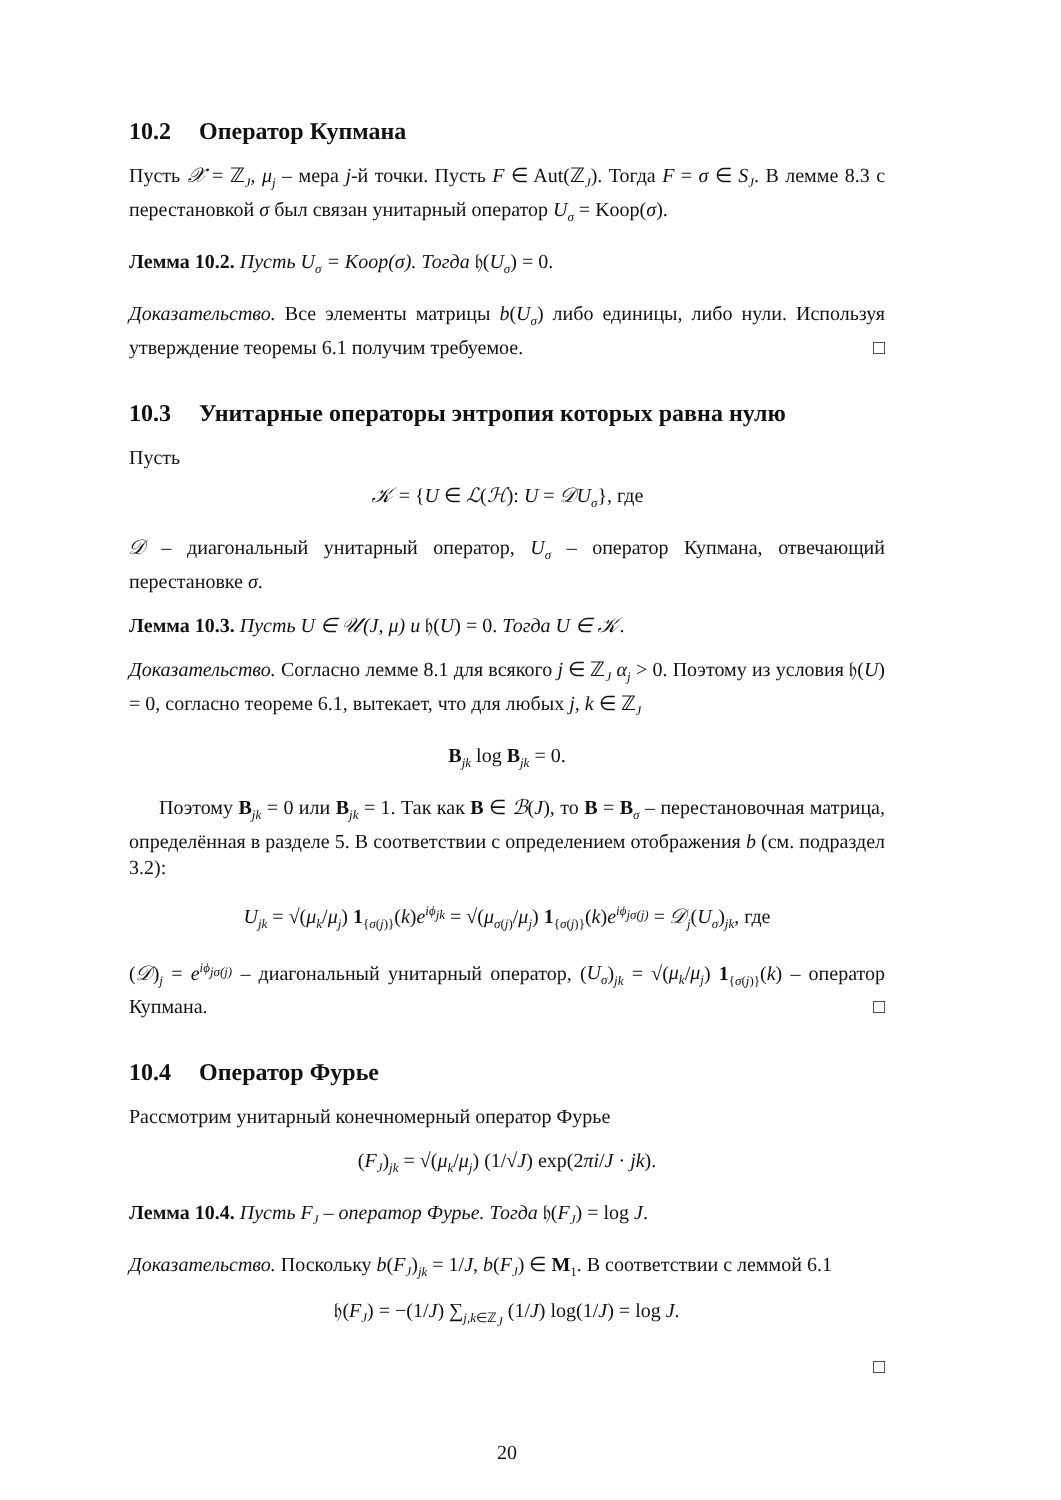10.2 Оператор Купмана
Пусть 𝒳 = ℤ<sub>J</sub>, μ<sub>j</sub> – мера j-й точки. Пусть F ∈ Aut(ℤ<sub>J</sub>). Тогда F = σ ∈ S<sub>J</sub>. В лемме 8.3 с перестановкой σ был связан унитарный оператор U<sub>σ</sub> = Koop(σ).
Лемма 10.2. Пусть U<sub>σ</sub> = Koop(σ). Тогда 𝔥(U<sub>σ</sub>) = 0.
Доказательство. Все элементы матрицы b(U<sub>σ</sub>) либо единицы, либо нули. Используя утверждение теоремы 6.1 получим требуемое. □
10.3 Унитарные операторы энтропия которых равна нулю
Пусть
𝒦 = {U ∈ ℒ(ℋ): U = 𝒟U<sub>σ</sub>}, где
𝒟 – диагональный унитарный оператор, U<sub>σ</sub> – оператор Купмана, отвечающий перестановке σ.
Лемма 10.3. Пусть U ∈ 𝒰(J, μ) и 𝔥(U) = 0. Тогда U ∈ 𝒦.
Доказательство. Согласно лемме 8.1 для всякого j ∈ ℤ<sub>J</sub> α<sub>j</sub> > 0. Поэтому из условия 𝔥(U) = 0, согласно теореме 6.1, вытекает, что для любых j, k ∈ ℤ<sub>J</sub>
B<sub>jk</sub> log B<sub>jk</sub> = 0.
Поэтому B<sub>jk</sub> = 0 или B<sub>jk</sub> = 1. Так как B ∈ ℬ(J), то B = B<sub>σ</sub> – перестановочная матрица, определённая в разделе 5. В соответствии с определением отображения b (см. подраздел 3.2):
U<sub>jk</sub> = √(μ<sub>k</sub>/μ<sub>j</sub>) 1<sub>{σ(j)}</sub>(k)e<sup>iϕ<sub>jk</sub></sup> = √(μ<sub>σ(j)</sub>/μ<sub>j</sub>) 1<sub>{σ(j)}</sub>(k)e<sup>iϕ<sub>jσ(j)</sub></sup> = 𝒟<sub>j</sub>(U<sub>σ</sub>)<sub>jk</sub>, где
(𝒟)<sub>j</sub> = e<sup>iϕ<sub>jσ(j)</sub></sup> – диагональный унитарный оператор, (U<sub>σ</sub>)<sub>jk</sub> = √(μ<sub>k</sub>/μ<sub>j</sub>) 1<sub>{σ(j)}</sub>(k) – оператор Купмана. □
10.4 Оператор Фурье
Рассмотрим унитарный конечномерный оператор Фурье
(F<sub>J</sub>)<sub>jk</sub> = √(μ<sub>k</sub>/μ<sub>j</sub>) (1/√J) exp(2πi/J · jk).
Лемма 10.4. Пусть F<sub>J</sub> – оператор Фурье. Тогда 𝔥(F<sub>J</sub>) = log J.
Доказательство. Поскольку b(F<sub>J</sub>)<sub>jk</sub> = 1/J, b(F<sub>J</sub>) ∈ M<sub>1</sub>. В соответствии с леммой 6.1
𝔥(F<sub>J</sub>) = −(1/J) ∑<sub>j,k∈ℤ<sub>J</sub></sub> (1/J) log(1/J) = log J.
□
20